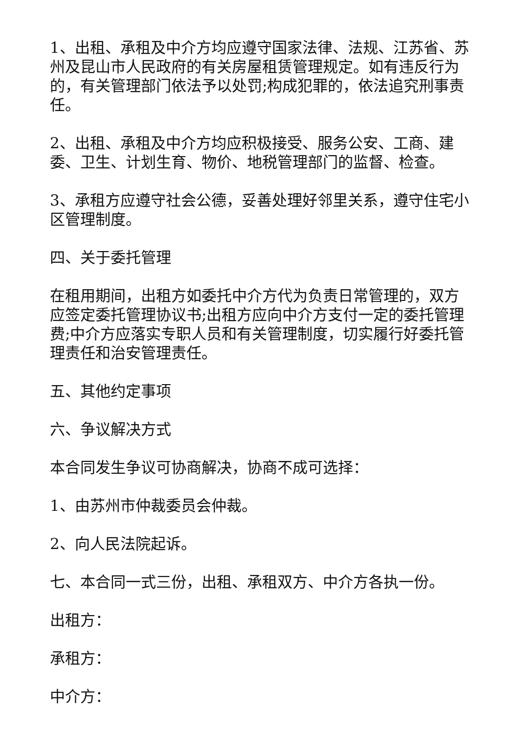1、出租、承租及中介方均应遵守国家法律、法规、江苏省、苏州及昆山市人民政府的有关房屋租赁管理规定。如有违反行为的，有关管理部门依法予以处罚;构成犯罪的，依法追究刑事责任。
2、出租、承租及中介方均应积极接受、服务公安、工商、建委、卫生、计划生育、物价、地税管理部门的监督、检查。
3、承租方应遵守社会公德，妥善处理好邻里关系，遵守住宅小区管理制度。
四、关于委托管理
在租用期间，出租方如委托中介方代为负责日常管理的，双方应签定委托管理协议书;出租方应向中介方支付一定的委托管理费;中介方应落实专职人员和有关管理制度，切实履行好委托管理责任和治安管理责任。
五、其他约定事项
六、争议解决方式
本合同发生争议可协商解决，协商不成可选择：
1、由苏州市仲裁委员会仲裁。
2、向人民法院起诉。
七、本合同一式三份，出租、承租双方、中介方各执一份。
出租方：
承租方：
中介方：